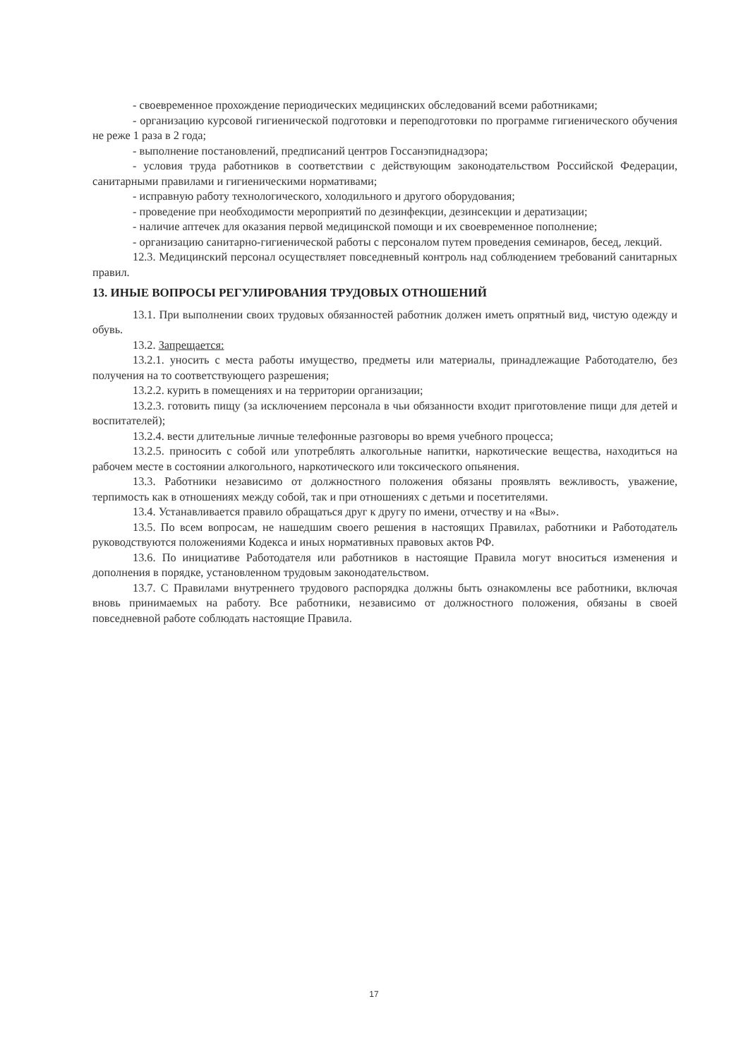- своевременное прохождение периодических медицинских обследований всеми работниками;
- организацию курсовой гигиенической подготовки и переподготовки по программе гигиенического обучения не реже 1 раза в 2 года;
- выполнение постановлений, предписаний центров Госсанэпиднадзора;
- условия труда работников в соответствии с действующим законодательством Российской Федерации, санитарными правилами и гигиеническими нормативами;
- исправную работу технологического, холодильного и другого оборудования;
- проведение при необходимости мероприятий по дезинфекции, дезинсекции и дератизации;
- наличие аптечек для оказания первой медицинской помощи и их своевременное пополнение;
- организацию санитарно-гигиенической работы с персоналом путем проведения семинаров, бесед, лекций.
12.3. Медицинский персонал осуществляет повседневный контроль над соблюдением требований санитарных правил.
13. ИНЫЕ ВОПРОСЫ РЕГУЛИРОВАНИЯ ТРУДОВЫХ ОТНОШЕНИЙ
13.1. При выполнении своих трудовых обязанностей работник должен иметь опрятный вид, чистую одежду и обувь.
13.2. Запрещается:
13.2.1. уносить с места работы имущество, предметы или материалы, принадлежащие Работодателю, без получения на то соответствующего разрешения;
13.2.2. курить в помещениях и на территории организации;
13.2.3. готовить пищу (за исключением персонала в чьи обязанности входит приготовление пищи для детей и воспитателей);
13.2.4. вести длительные личные телефонные разговоры во время учебного процесса;
13.2.5. приносить с собой или употреблять алкогольные напитки, наркотические вещества, находиться на рабочем месте в состоянии алкогольного, наркотического или токсического опьянения.
13.3. Работники независимо от должностного положения обязаны проявлять вежливость, уважение, терпимость как в отношениях между собой, так и при отношениях с детьми и посетителями.
13.4. Устанавливается правило обращаться друг к другу по имени, отчеству и на «Вы».
13.5. По всем вопросам, не нашедшим своего решения в настоящих Правилах, работники и Работодатель руководствуются положениями Кодекса и иных нормативных правовых актов РФ.
13.6. По инициативе Работодателя или работников в настоящие Правила могут вноситься изменения и дополнения в порядке, установленном трудовым законодательством.
13.7. С Правилами внутреннего трудового распорядка должны быть ознакомлены все работники, включая вновь принимаемых на работу. Все работники, независимо от должностного положения, обязаны в своей повседневной работе соблюдать настоящие Правила.
17